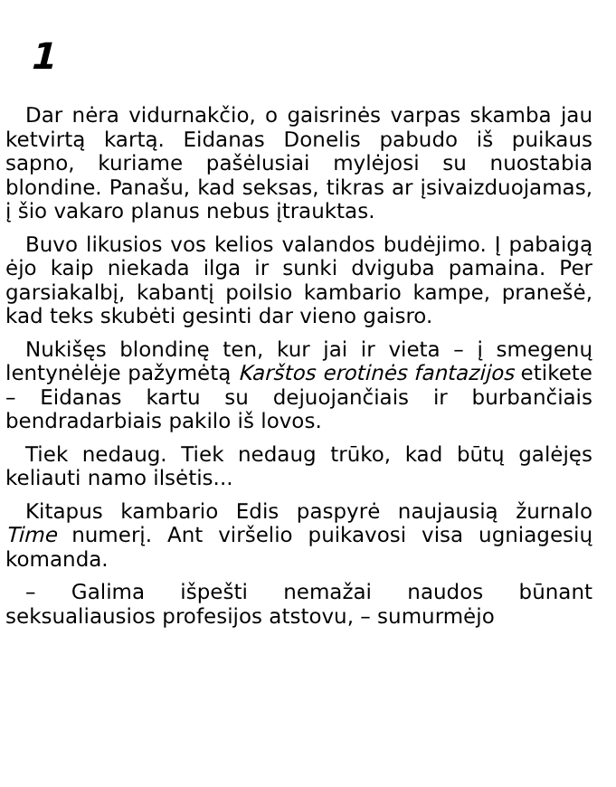1
Dar nėra vidurnakčio, o gaisrinės varpas skamba jau ketvirtą kartą. Eidanas Donelis pabudo iš puikaus sapno, kuriame pašėlusiai mylėjosi su nuostabia blondine. Panašu, kad seksas, tikras ar įsivaizduojamas, į šio vakaro planus nebus įtrauktas.
Buvo likusios vos kelios valandos budėjimo. Į pabaigą ėjo kaip niekada ilga ir sunki dviguba pamaina. Per garsiakalbį, kabantį poilsio kambario kampe, pranešė, kad teks skubėti gesinti dar vieno gaisro.
Nukišęs blondinę ten, kur jai ir vieta – į smegenų lentynėlėje pažymėtą Karštos erotinės fantazijos etikete – Eidanas kartu su dejuojančiais ir burbančiais bendradarbiais pakilo iš lovos.
Tiek nedaug. Tiek nedaug trūko, kad būtų galėjęs keliauti namo ilsėtis...
Kitapus kambario Edis paspyrė naujausią žurnalo Time numerį. Ant viršelio puikavosi visa ugniagesių komanda.
– Galima išpešti nemažai naudos būnant seksualiausios profesijos atstovu, – sumurmėjo